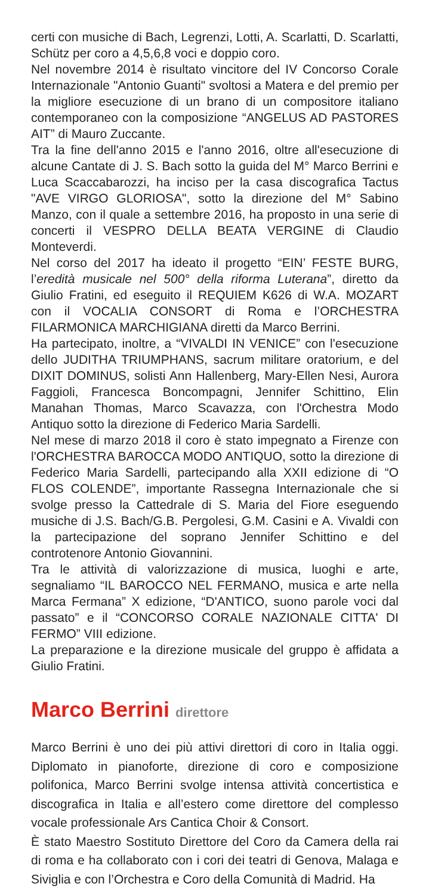certi con musiche di Bach, Legrenzi, Lotti, A. Scarlatti, D. Scarlatti, Schütz per coro a 4,5,6,8 voci e doppio coro.
Nel novembre 2014 è risultato vincitore del IV Concorso Corale Internazionale "Antonio Guanti" svoltosi a Matera e del premio per la migliore esecuzione di un brano di un compositore italiano contemporaneo con la composizione “ANGELUS AD PASTORES AIT” di Mauro Zuccante.
Tra la fine dell'anno 2015 e l'anno 2016, oltre all'esecuzione di alcune Cantate di J. S. Bach sotto la guida del M° Marco Berrini e Luca Scaccabarozzi, ha inciso per la casa discografica Tactus "AVE VIRGO GLORIOSA", sotto la direzione del M° Sabino Manzo, con il quale a settembre 2016, ha proposto in una serie di concerti il VESPRO DELLA BEATA VERGINE di Claudio Monteverdi.
Nel corso del 2017 ha ideato il progetto “EIN’ FESTE BURG, l’eredità musicale nel 500° della riforma Luterana”, diretto da Giulio Fratini, ed eseguito il REQUIEM K626 di W.A. MOZART con il VOCALIA CONSORT di Roma e l’ORCHESTRA FILARMONICA MARCHIGIANA diretti da Marco Berrini.
Ha partecipato, inoltre, a “VIVALDI IN VENICE” con l'esecuzione dello JUDITHA TRIUMPHANS, sacrum militare oratorium, e del DIXIT DOMINUS, solisti Ann Hallenberg, Mary-Ellen Nesi, Aurora Faggioli, Francesca Boncompagni, Jennifer Schittino, Elin Manahan Thomas, Marco Scavazza, con l'Orchestra Modo Antiquo sotto la direzione di Federico Maria Sardelli.
Nel mese di marzo 2018 il coro è stato impegnato a Firenze con l'ORCHESTRA BAROCCA MODO ANTIQUO, sotto la direzione di Federico Maria Sardelli, partecipando alla XXII edizione di “O FLOS COLENDE”, importante Rassegna Internazionale che si svolge presso la Cattedrale di S. Maria del Fiore eseguendo musiche di J.S. Bach/G.B. Pergolesi, G.M. Casini e A. Vivaldi con la partecipazione del soprano Jennifer Schittino e del controtenore Antonio Giovannini.
Tra le attività di valorizzazione di musica, luoghi e arte, segnaliamo “IL BAROCCO NEL FERMANO, musica e arte nella Marca Fermana” X edizione, “D'ANTICO, suono parole voci dal passato” e il “CONCORSO CORALE NAZIONALE CITTA' DI FERMO” VIII edizione.
La preparazione e la direzione musicale del gruppo è affidata a Giulio Fratini.
Marco Berrini direttore
Marco Berrini è uno dei più attivi direttori di coro in Italia oggi. Diplomato in pianoforte, direzione di coro e composizione polifonica, Marco Berrini svolge intensa attività concertistica e discografica in Italia e all’estero come direttore del complesso vocale professionale Ars Cantica Choir & Consort.
È stato Maestro Sostituto Direttore del Coro da Camera della rai di roma e ha collaborato con i cori dei teatri di Genova, Malaga e Siviglia e con l’Orchestra e Coro della Comunità di Madrid. Ha